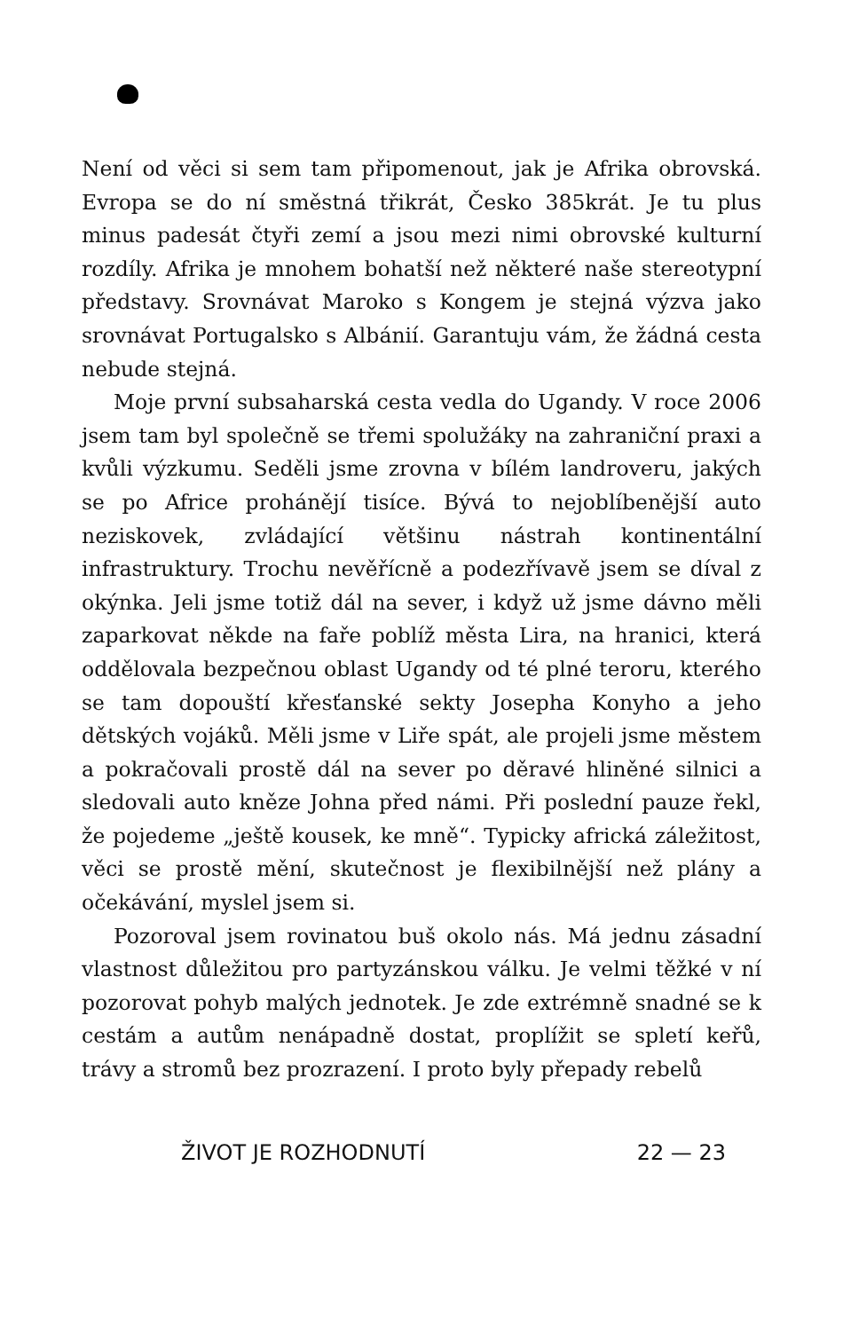Není od věci si sem tam připomenout, jak je Afrika obrovská. Evropa se do ní směstná třikrát, Česko 385krát. Je tu plus minus padesát čtyři zemí a jsou mezi nimi obrovské kulturní rozdíly. Afrika je mnohem bohatší než některé naše stereotypní představy. Srovnávat Maroko s Kongem je stejná výzva jako srovnávat Portugalsko s Albánií. Garantuju vám, že žádná cesta nebude stejná.
Moje první subsaharská cesta vedla do Ugandy. V roce 2006 jsem tam byl společně se třemi spolužáky na zahraniční praxi a kvůli výzkumu. Seděli jsme zrovna v bílém landroveru, jakých se po Africe prohánějí tisíce. Bývá to nejoblíbenější auto neziskovek, zvládající většinu nástrah kontinentální infrastruktury. Trochu nevěřícně a podezřívavě jsem se díval z okýnka. Jeli jsme totiž dál na sever, i když už jsme dávno měli zaparkovat někde na faře poblíž města Lira, na hranici, která oddělovala bezpečnou oblast Ugandy od té plné teroru, kterého se tam dopouští křesťanské sekty Josepha Konyho a jeho dětských vojáků. Měli jsme v Liře spát, ale projeli jsme městem a pokračovali prostě dál na sever po děravé hliněné silnici a sledovali auto kněze Johna před námi. Při poslední pauze řekl, že pojedeme „ještě kousek, ke mně“. Typicky africká záležitost, věci se prostě mění, skutečnost je flexibilnější než plány a očekávání, myslel jsem si.
Pozoroval jsem rovinatou buš okolo nás. Má jednu zásadní vlastnost důležitou pro partyzánskou válku. Je velmi těžké v ní pozorovat pohyb malých jednotek. Je zde extrémně snadné se k cestám a autům nenápadně dostat, proplížit se spletí keřů, trávy a stromů bez prozrazení. I proto byly přepady rebelů
ŽIVOT JE ROZHODNUTÍ 22 — 23